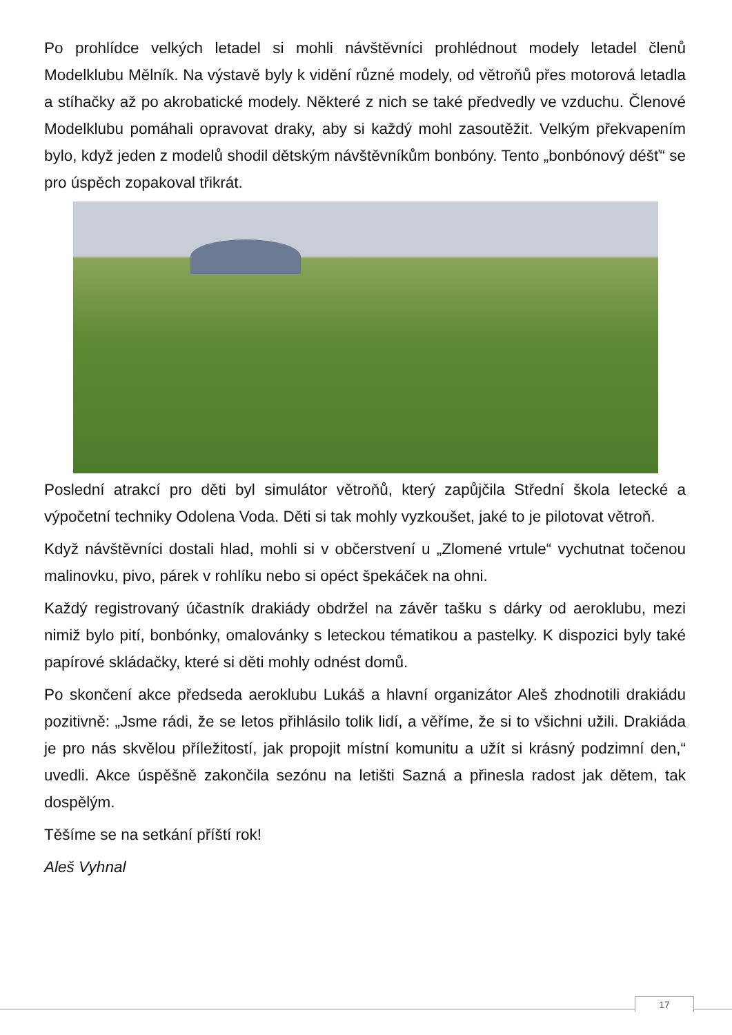Po prohlídce velkých letadel si mohli návštěvníci prohlédnout modely letadel členů Modelklubu Mělník. Na výstavě byly k vidění různé modely, od větroňů přes motorová letadla a stíhačky až po akrobatické modely. Některé z nich se také předvedly ve vzduchu. Členové Modelklubu pomáhali opravovat draky, aby si každý mohl zasoutěžit. Velkým překvapením bylo, když jeden z modelů shodil dětským návštěvníkům bonbóny. Tento „bonbónový déšť“ se pro úspěch zopakoval třikrát.
Poslední atrakcí pro děti byl simulátor větroňů, který zapůjčila Střední škola letecké a výpočetní techniky Odolena Voda. Děti si tak mohly vyzkoušet, jaké to je pilotovat větroň.
Když návštěvníci dostali hlad, mohli si v občerstvení u „Zlomené vrtule“ vychutnat točenou malinovku, pivo, párek v rohlíku nebo si opéct špekáček na ohni.
Každý registrovaný účastník drakiády obdržel na závěr tašku s dárky od aeroklubu, mezi nimiž bylo pití, bonbónky, omalovánky s leteckou tématikou a pastelky. K dispozici byly také papírové skládačky, které si děti mohly odnést domů.
Po skončení akce předseda aeroklubu Lukáš a hlavní organizátor Aleš zhodnotili drakiádu pozitivně: „Jsme rádi, že se letos přihlásilo tolik lidí, a věříme, že si to všichni užili. Drakiáda je pro nás skvělou příležitostí, jak propojit místní komunitu a užít si krásný podzimní den,“ uvedli. Akce úspěšně zakončila sezónu na letišti Sazná a přinesla radost jak dětem, tak dospělým.
Těšíme se na setkání příští rok!
Aleš Vyhnal
17